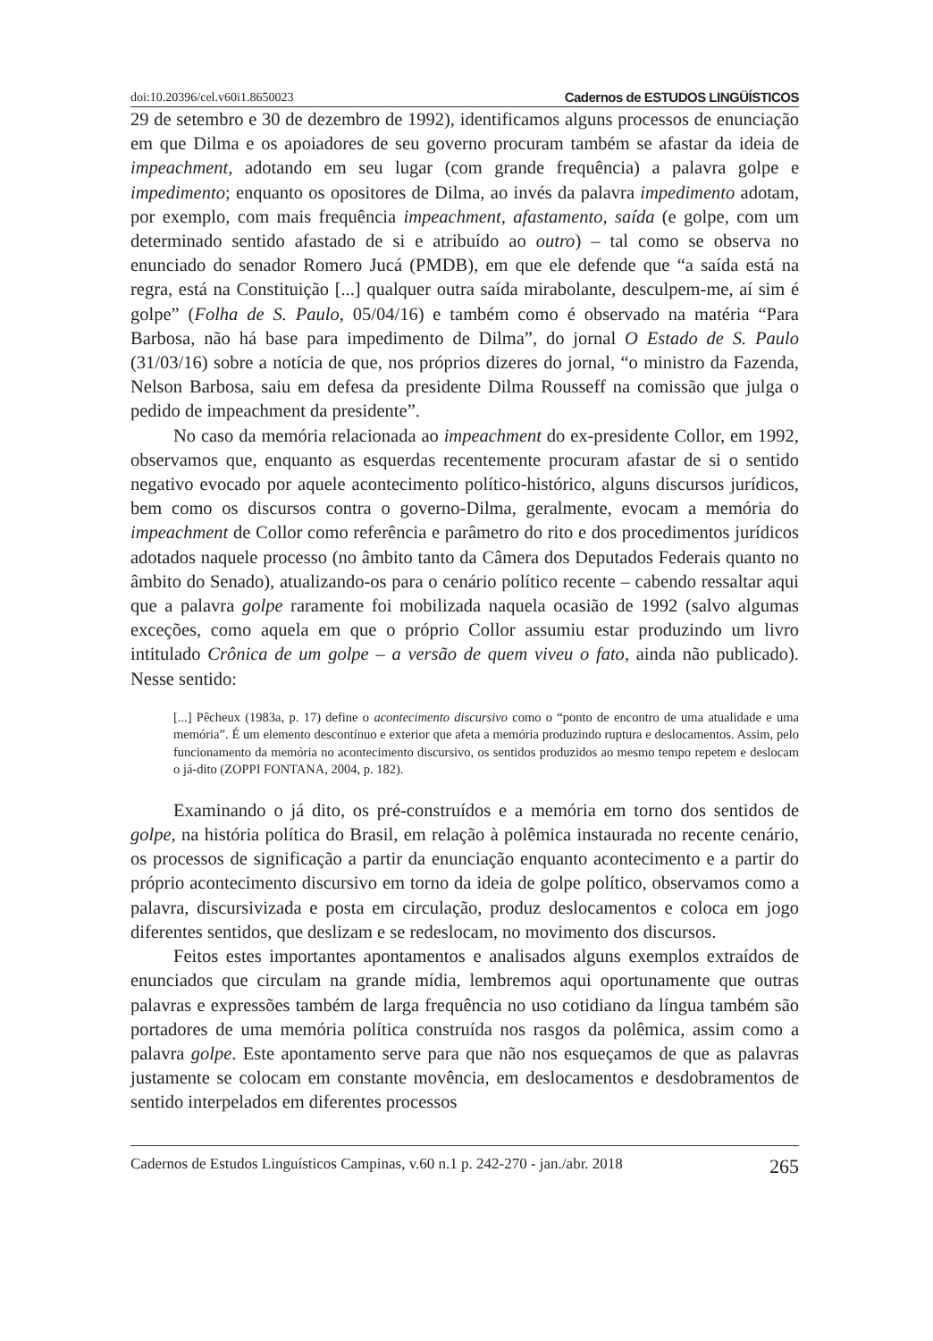doi:10.20396/cel.v60i1.8650023 Cadernos de ESTUDOS LINGÜÍSTICOS
29 de setembro e 30 de dezembro de 1992), identificamos alguns processos de enunciação em que Dilma e os apoiadores de seu governo procuram também se afastar da ideia de impeachment, adotando em seu lugar (com grande frequência) a palavra golpe e impedimento; enquanto os opositores de Dilma, ao invés da palavra impedimento adotam, por exemplo, com mais frequência impeachment, afastamento, saída (e golpe, com um determinado sentido afastado de si e atribuído ao outro) – tal como se observa no enunciado do senador Romero Jucá (PMDB), em que ele defende que “a saída está na regra, está na Constituição [...] qualquer outra saída mirabolante, desculpem-me, aí sim é golpe” (Folha de S. Paulo, 05/04/16) e também como é observado na matéria “Para Barbosa, não há base para impedimento de Dilma”, do jornal O Estado de S. Paulo (31/03/16) sobre a notícia de que, nos próprios dizeres do jornal, “o ministro da Fazenda, Nelson Barbosa, saiu em defesa da presidente Dilma Rousseff na comissão que julga o pedido de impeachment da presidente”.
No caso da memória relacionada ao impeachment do ex-presidente Collor, em 1992, observamos que, enquanto as esquerdas recentemente procuram afastar de si o sentido negativo evocado por aquele acontecimento político-histórico, alguns discursos jurídicos, bem como os discursos contra o governo-Dilma, geralmente, evocam a memória do impeachment de Collor como referência e parâmetro do rito e dos procedimentos jurídicos adotados naquele processo (no âmbito tanto da Câmera dos Deputados Federais quanto no âmbito do Senado), atualizando-os para o cenário político recente – cabendo ressaltar aqui que a palavra golpe raramente foi mobilizada naquela ocasião de 1992 (salvo algumas exceções, como aquela em que o próprio Collor assumiu estar produzindo um livro intitulado Crônica de um golpe – a versão de quem viveu o fato, ainda não publicado). Nesse sentido:
[...] Pêcheux (1983a, p. 17) define o acontecimento discursivo como o “ponto de encontro de uma atualidade e uma memória”. É um elemento descontínuo e exterior que afeta a memória produzindo ruptura e deslocamentos. Assim, pelo funcionamento da memória no acontecimento discursivo, os sentidos produzidos ao mesmo tempo repetem e deslocam o já-dito (ZOPPI FONTANA, 2004, p. 182).
Examinando o já dito, os pré-construídos e a memória em torno dos sentidos de golpe, na história política do Brasil, em relação à polêmica instaurada no recente cenário, os processos de significação a partir da enunciação enquanto acontecimento e a partir do próprio acontecimento discursivo em torno da ideia de golpe político, observamos como a palavra, discursivizada e posta em circulação, produz deslocamentos e coloca em jogo diferentes sentidos, que deslizam e se redeslocam, no movimento dos discursos.
Feitos estes importantes apontamentos e analisados alguns exemplos extraídos de enunciados que circulam na grande mídia, lembremos aqui oportunamente que outras palavras e expressões também de larga frequência no uso cotidiano da língua também são portadores de uma memória política construída nos rasgos da polêmica, assim como a palavra golpe. Este apontamento serve para que não nos esqueçamos de que as palavras justamente se colocam em constante movência, em deslocamentos e desdobramentos de sentido interpelados em diferentes processos
Cadernos de Estudos Linguísticos Campinas, v.60 n.1 p. 242-270 - jan./abr. 2018 265